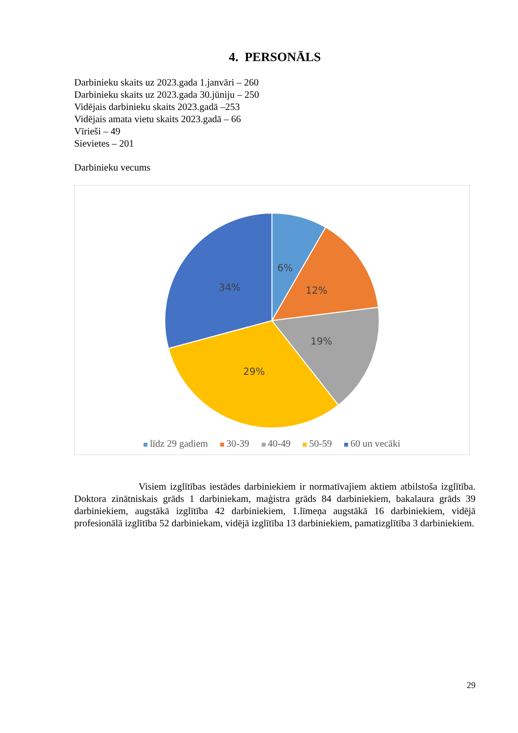4. PERSONĀLS
Darbinieku skaits uz 2023.gada 1.janvāri – 260
Darbinieku skaits uz 2023.gada 30.jūniju – 250
Vidējais darbinieku skaits 2023.gadā –253
Vidējais amata vietu skaits 2023.gadā – 66
Vīrieši – 49
Sievietes – 201
Darbinieku vecums
6%
12%
19%
29%
34%
līdz 29 gadiem 30-39 40-49 50-59 60 un vecāki
Visiem izglītības iestādes darbiniekiem ir normatīvajiem aktiem atbilstoša izglītība. Doktora zinātniskais grāds 1 darbiniekam, maģistra grāds 84 darbiniekiem, bakalaura grāds 39 darbiniekiem, augstākā izglītība 42 darbiniekiem, 1.līmeņa augstākā 16 darbiniekiem, vidējā profesionālā izglītība 52 darbiniekam, vidējā izglītība 13 darbiniekiem, pamatizglītība 3 darbiniekiem.
29